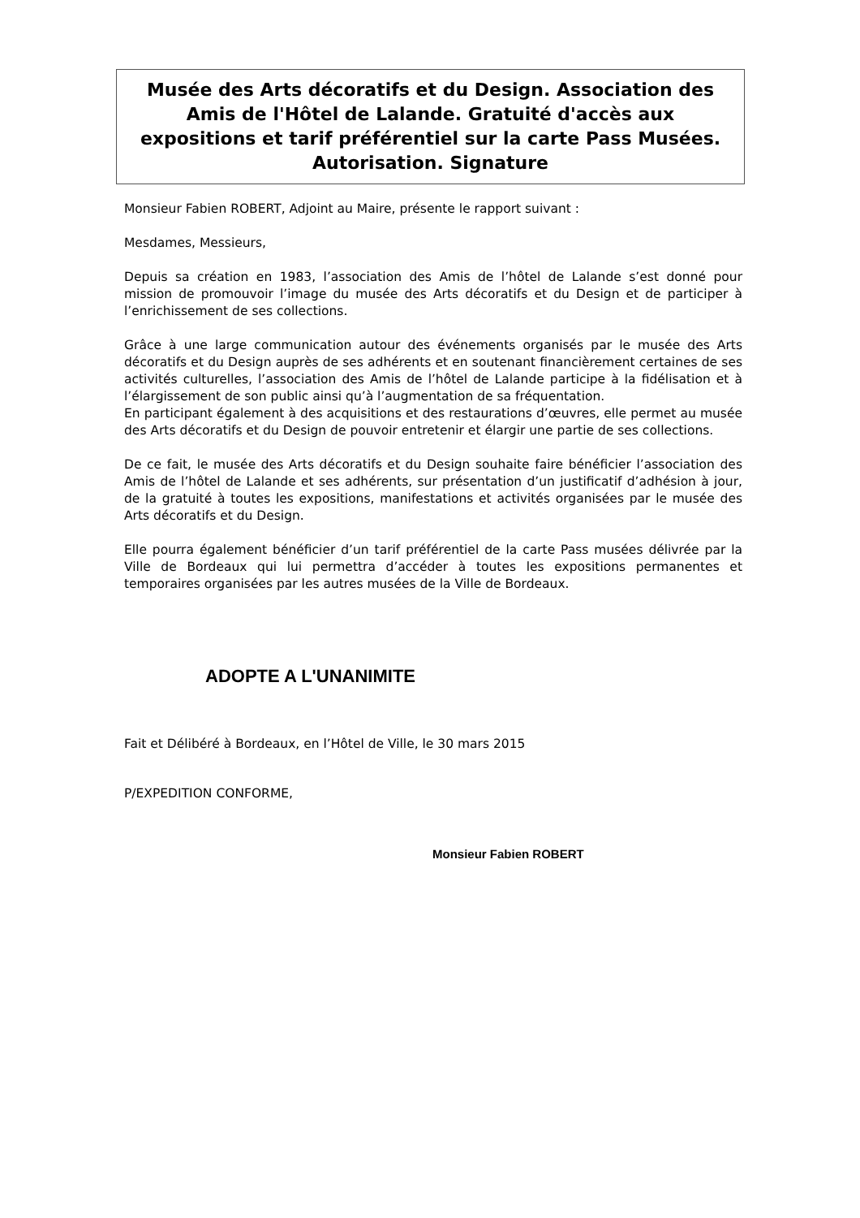Musée des Arts décoratifs et du Design. Association des Amis de l'Hôtel de Lalande. Gratuité d'accès aux expositions et tarif préférentiel sur la carte Pass Musées. Autorisation. Signature
Monsieur Fabien ROBERT, Adjoint au Maire, présente le rapport suivant :
Mesdames, Messieurs,
Depuis sa création en 1983, l’association des Amis de l’hôtel de Lalande s’est donné pour mission de promouvoir l’image du musée des Arts décoratifs et du Design et de participer à l’enrichissement de ses collections.
Grâce à une large communication autour des événements organisés par le musée des Arts décoratifs et du Design auprès de ses adhérents et en soutenant financièrement certaines de ses activités culturelles, l’association des Amis de l’hôtel de Lalande participe à la fidélisation et à l’élargissement de son public ainsi qu’à l’augmentation de sa fréquentation.
En participant également à des acquisitions et des restaurations d’œuvres, elle permet au musée des Arts décoratifs et du Design de pouvoir entretenir et élargir une partie de ses collections.
De ce fait, le musée des Arts décoratifs et du Design souhaite faire bénéficier l’association des Amis de l’hôtel de Lalande et ses adhérents, sur présentation d’un justificatif d’adhésion à jour, de la gratuité à toutes les expositions, manifestations et activités organisées par le musée des Arts décoratifs et du Design.
Elle pourra également bénéficier d’un tarif préférentiel de la carte Pass musées délivrée par la Ville de Bordeaux qui lui permettra d’accéder à toutes les expositions permanentes et temporaires organisées par les autres musées de la Ville de Bordeaux.
ADOPTE A L'UNANIMITE
Fait et Délibéré à Bordeaux, en l’Hôtel de Ville, le 30 mars 2015
P/EXPEDITION CONFORME,
Monsieur Fabien ROBERT